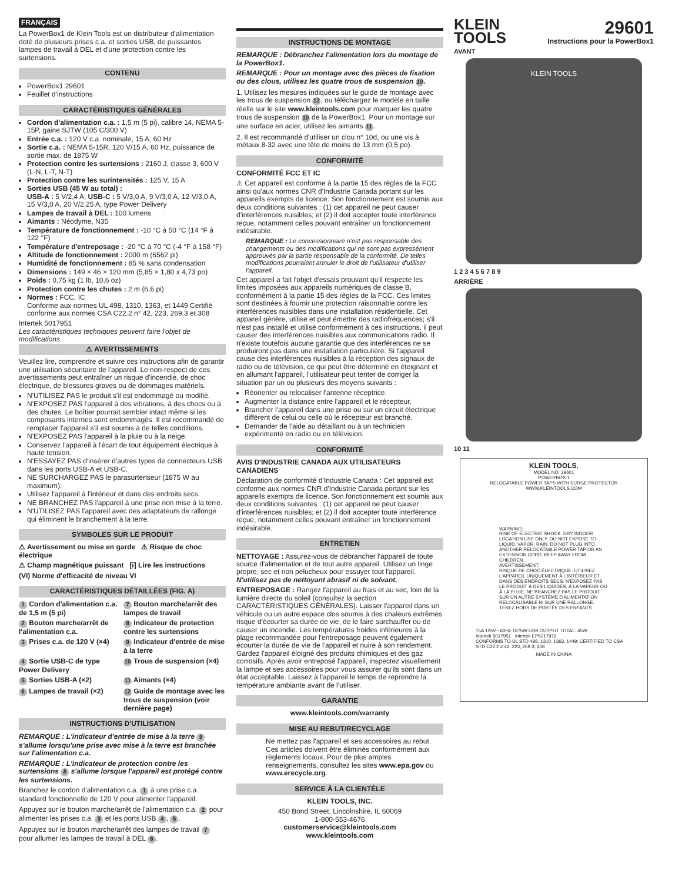FRANÇAIS
La PowerBox1 de Klein Tools est un distributeur d'alimentation doté de plusieurs prises c.a. et sorties USB, de puissantes lampes de travail à DEL et d'une protection contre les surtensions.
CONTENU
PowerBox1 29601
Feuillet d'instructions
CARACTÉRISTIQUES GÉNÉRALES
Cordon d'alimentation c.a. : 1,5 m (5 pi), calibre 14, NEMA 5-15P, gaine SJTW (105 C/300 V)
Entrée c.a. : 120 V c.a. nominale, 15 A, 60 Hz
Sortie c.a. : NEMA 5-15R, 120 V/15 A, 60 Hz, puissance de sortie max. de 1875 W
Protection contre les surtensions : 2160 J, classe 3, 600 V (L-N, L-T, N-T)
Protection contre les surintensités : 125 V, 15 A
Sorties USB (45 W au total) :
USB-A : 5 V/2,4 A, USB-C : 5 V/3,0 A, 9 V/3,0 A, 12 V/3,0 A, 15 V/3,0 A, 20 V/2,25 A, type Power Delivery
Lampes de travail à DEL : 100 lumens
Aimants : Néodyme, N35
Température de fonctionnement : -10 °C à 50 °C (14 °F à 122 °F)
Température d'entreposage : -20 °C à 70 °C (-4 °F à 158 °F)
Altitude de fonctionnement : 2000 m (6562 pi)
Humidité de fonctionnement : 85 % sans condensation
Dimensions : 149 × 46 × 120 mm (5,85 × 1,80 x 4,73 po)
Poids : 0,75 kg (1 lb, 10,6 oz)
Protection contre les chutes : 2 m (6,6 pi)
Normes : FCC, IC
Conforme aux normes UL 498, 1310, 1363, et 1449 Certifié conforme aux normes CSA C22.2 n° 42, 223, 269.3 et 308
Intertek 5017951 Les caractéristiques techniques peuvent faire l'objet de modifications.
⚠ AVERTISSEMENTS
Veuillez lire, comprendre et suivre ces instructions afin de garantir une utilisation sécuritaire de l'appareil. Le non-respect de ces avertissements peut entraîner un risque d'incendie, de choc électrique, de blessures graves ou de dommages matériels.
N'UTILISEZ PAS le produit s'il est endommagé ou modifié.
N'EXPOSEZ PAS l'appareil à des vibrations, à des chocs ou à des chutes. Le boîtier pourrait sembler intact même si les composants internes sont endommagés. Il est recommandé de remplacer l'appareil s'il est soumis à de telles conditions.
N'EXPOSEZ PAS l'appareil à la pluie ou à la neige.
Conservez l'appareil à l'écart de tout équipement électrique à haute tension.
N'ESSAYEZ PAS d'insérer d'autres types de connecteurs USB dans les ports USB-A et USB-C.
NE SURCHARGEZ PAS le parasurtenseur (1875 W au maximum).
Utilisez l'appareil à l'intérieur et dans des endroits secs.
NE BRANCHEZ PAS l'appareil à une prise non mise à la terre.
N'UTILISEZ PAS l'appareil avec des adaptateurs de rallonge qui éliminent le branchement à la terre.
SYMBOLES SUR LE PRODUIT
⚠ Avertissement ou mise en garde ⚠ Risque de choc électrique
⚠ Champ magnétique puissant [i] Lire les instructions
(VI) Norme d'efficacité de niveau VI
CARACTÉRISTIQUES DÉTAILLÉES (FIG. A)
1 Cordon d'alimentation c.a. de 1,5 m (5 pi)
7 Bouton marche/arrêt des lampes de travail
2 Bouton marche/arrêt de l'alimentation c.a.
8 Indicateur de protection contre les surtensions
3 Prises c.a. de 120 V (×4)
9 Indicateur d'entrée de mise à la terre
4 Sortie USB-C de type Power Delivery
10 Trous de suspension (×4)
5 Sorties USB-A (×2)
11 Aimants (×4)
6 Lampes de travail (×2)
12 Guide de montage avec les trous de suspension (voir dernière page)
INSTRUCTIONS D'UTILISATION
REMARQUE : L'indicateur d'entrée de mise à la terre 9 s'allume lorsqu'une prise avec mise à la terre est branchée sur l'alimentation c.a.
REMARQUE : L'indicateur de protection contre les surtensions 8 s'allume lorsque l'appareil est protégé contre les surtensions.
Branchez le cordon d'alimentation c.a. 1 à une prise c.a. standard fonctionnelle de 120 V pour alimenter l'appareil.
Appuyez sur le bouton marche/arrêt de l'alimentation c.a. 2 pour alimenter les prises c.a. 3 et les ports USB 4, 5.
Appuyez sur le bouton marche/arrêt des lampes de travail 7 pour allumer les lampes de travail à DEL 6.
INSTRUCTIONS DE MONTAGE
REMARQUE : Débranchez l'alimentation lors du montage de la PowerBox1.
REMARQUE : Pour un montage avec des pièces de fixation ou des clous, utilisez les quatre trous de suspension 10.
1. Utilisez les mesures indiquées sur le guide de montage avec les trous de suspension 12, ou téléchargez le modèle en taille réelle sur le site www.kleintools.com pour marquer les quatre trous de suspension 10 de la PowerBox1. Pour un montage sur une surface en acier, utilisez les aimants 11.
2. Il est recommandé d'utiliser un clou n° 10d, ou une vis à métaux 8-32 avec une tête de moins de 13 mm (0,5 po).
CONFORMITÉ
CONFORMITÉ FCC ET IC
⚠ Cet appareil est conforme à la partie 15 des règles de la FCC ainsi qu'aux normes CNR d'Industrie Canada portant sur les appareils exempts de licence. Son fonctionnement est soumis aux deux conditions suivantes : (1) cet appareil ne peut causer d'interférences nuisibles; et (2) il doit accepter toute interférence reçue, notamment celles pouvant entraîner un fonctionnement indésirable.
REMARQUE : Le concessionnaire n'est pas responsable des changements ou des modifications qui ne sont pas expressément approuvés par la partie responsable de la conformité. De telles modifications pourraient annuler le droit de l'utilisateur d'utiliser l'appareil.
Cet appareil a fait l'objet d'essais prouvant qu'il respecte les limites imposées aux appareils numériques de classe B, conformément à la partie 15 des règles de la FCC. Ces limites sont destinées à fournir une protection raisonnable contre les interférences nuisibles dans une installation résidentielle. Cet appareil génère, utilise et peut émettre des radiofréquences; s'il n'est pas installé et utilisé conformément à ces instructions, il peut causer des interférences nuisibles aux communications radio. Il n'existe toutefois aucune garantie que des interférences ne se produiront pas dans une installation particulière. Si l'appareil cause des interférences nuisibles à la réception des signaux de radio ou de télévision, ce qui peut être déterminé en éteignant et en allumant l'appareil, l'utilisateur peut tenter de corriger la situation par un ou plusieurs des moyens suivants :
Réorienter ou relocaliser l'antenne réceptrice.
Augmenter la distance entre l'appareil et le récepteur.
Brancher l'appareil dans une prise ou sur un circuit électrique différent de celui ou celle où le récepteur est branché.
Demander de l'aide au détaillant ou à un technicien expérimenté en radio ou en télévision.
CONFORMITÉ
AVIS D'INDUSTRIE CANADA AUX UTILISATEURS CANADIENS
Déclaration de conformité d'Industrie Canada : Cet appareil est conforme aux normes CNR d'Industrie Canada portant sur les appareils exempts de licence. Son fonctionnement est soumis aux deux conditions suivantes : (1) cet appareil ne peut causer d'interférences nuisibles; et (2) il doit accepter toute interférence reçue, notamment celles pouvant entraîner un fonctionnement indésirable.
ENTRETIEN
NETTOYAGE : Assurez-vous de débrancher l'appareil de toute source d'alimentation et de tout autre appareil. Utilisez un linge propre, sec et non pelucheux pour essuyer tout l'appareil. N'utilisez pas de nettoyant abrasif ni de solvant.
ENTREPOSAGE : Rangez l'appareil au frais et au sec, loin de la lumière directe du soleil (consultez la section CARACTÉRISTIQUES GÉNÉRALES). Laisser l'appareil dans un véhicule ou un autre espace clos soumis à des chaleurs extrêmes risque d'écourter sa durée de vie, de le faire surchauffer ou de causer un incendie. Les températures froides inférieures à la plage recommandée pour l'entreposage peuvent également écourter la durée de vie de l'appareil et nuire à son rendement. Gardez l'appareil éloigné des produits chimiques et des gaz corrosifs. Après avoir entreposé l'appareil, inspectez visuellement la lampe et ses accessoires pour vous assurer qu'ils sont dans un état acceptable. Laissez à l'appareil le temps de reprendre la température ambiante avant de l'utiliser.
GARANTIE
www.kleintools.com/warranty
MISE AU REBUT/RECYCLAGE
Ne mettez pas l'appareil et ses accessoires au rebut. Ces articles doivent être éliminés conformément aux règlements locaux. Pour de plus amples renseignements, consultez les sites www.epa.gov ou www.erecycle.org.
SERVICE À LA CLIENTÈLE
KLEIN TOOLS, INC.
450 Bond Street, Lincolnshire, IL 60069
1-800-553-4676
customerservice@kleintools.com
www.kleintools.com
KLEIN
TOOLS
29601
Instructions pour la PowerBox1
AVANT
KLEIN TOOLS
1 2 3 4 5 6 7 8 9
ARRIÈRE
10 11
KLEIN TOOLS.
MODEL NO: 29601
POWERBOX 1
RELOCATABLE POWER TAPS WITH SURGE PROTECTOR
WWW.KLEINTOOLS.COM
WARNING:
RISK OF ELECTRIC SHOCK. DRY INDOOR LOCATION USE ONLY. DO NOT EXPOSE TO LIQUID, VAPOR, RAIN. DO NOT PLUG INTO ANOTHER RELOCATABLE POWER TAP OR AN EXTENSION CORD. KEEP AWAY FROM CHILDREN.
AVERTISSEMENT:
RISQUE DE CHOC ÉLECTRIQUE. UTILISEZ L'APPAREIL UNIQUEMENT À L'INTÉRIEUR ET DANS DES ENDROITS SECS. N'EXPOSEZ PAS LE PRODUIT À DES LIQUIDES, À LA VAPEUR OU À LA PLUIE. NE BRANCHEZ PAS LE PRODUIT SUR UN AUTRE SYSTÈME D'ALIMENTATION RELOCALISABLE NI SUR UNE RALLONGE. TENEZ HORS DE PORTÉE DES ENFANTS.
15A 125V~ 60Hz 1875W USB OUTPUT TOTAL: 45W
Intertek 5017951 Intertek EP5017979
CONFORMS TO UL STD 498, 1310, 1363, 1449; CERTIFIED TO CSA STD C22.2 # 42, 223, 269.3, 308
MADE IN CHINA